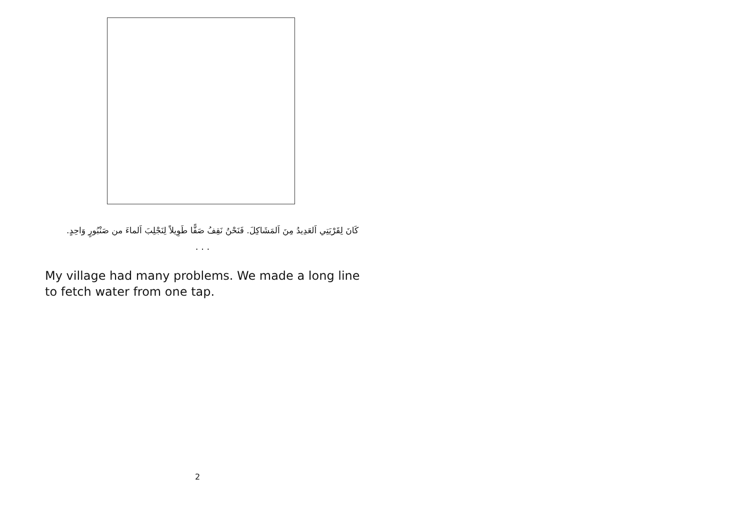كَانَ لِقَرْيَتِي اَلعَدِيدُ مِنَ اَلمَشَاكِلَ. فَنَحْنُ نَقِفُ صَفًّا طَوِيلاً لِنَجْلِبَ اَلماءَ من صَنْبُورٍ وَاحِدٍ.
. . .
My village had many problems. We made a long line to fetch water from one tap.
2